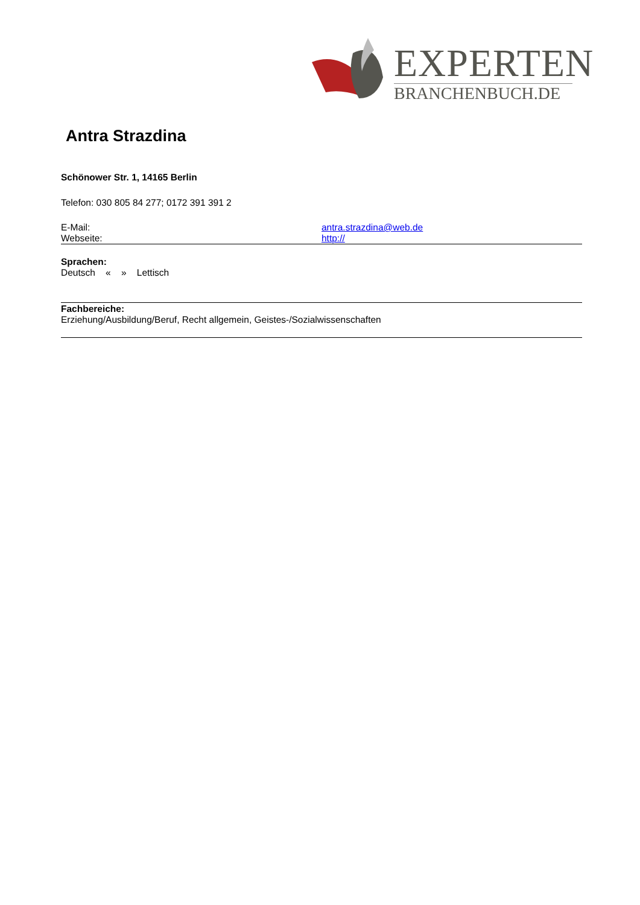EXPERTEN
BRANCHENBUCH.DE
Antra Strazdina
Schönower Str. 1, 14165 Berlin
Telefon: 030 805 84 277; 0172 391 391 2
E-Mail: antra.strazdina@web.de
Webseite: http://
Sprachen:
Deutsch « » Lettisch
Fachbereiche:
Erziehung/Ausbildung/Beruf, Recht allgemein, Geistes-/Sozialwissenschaften